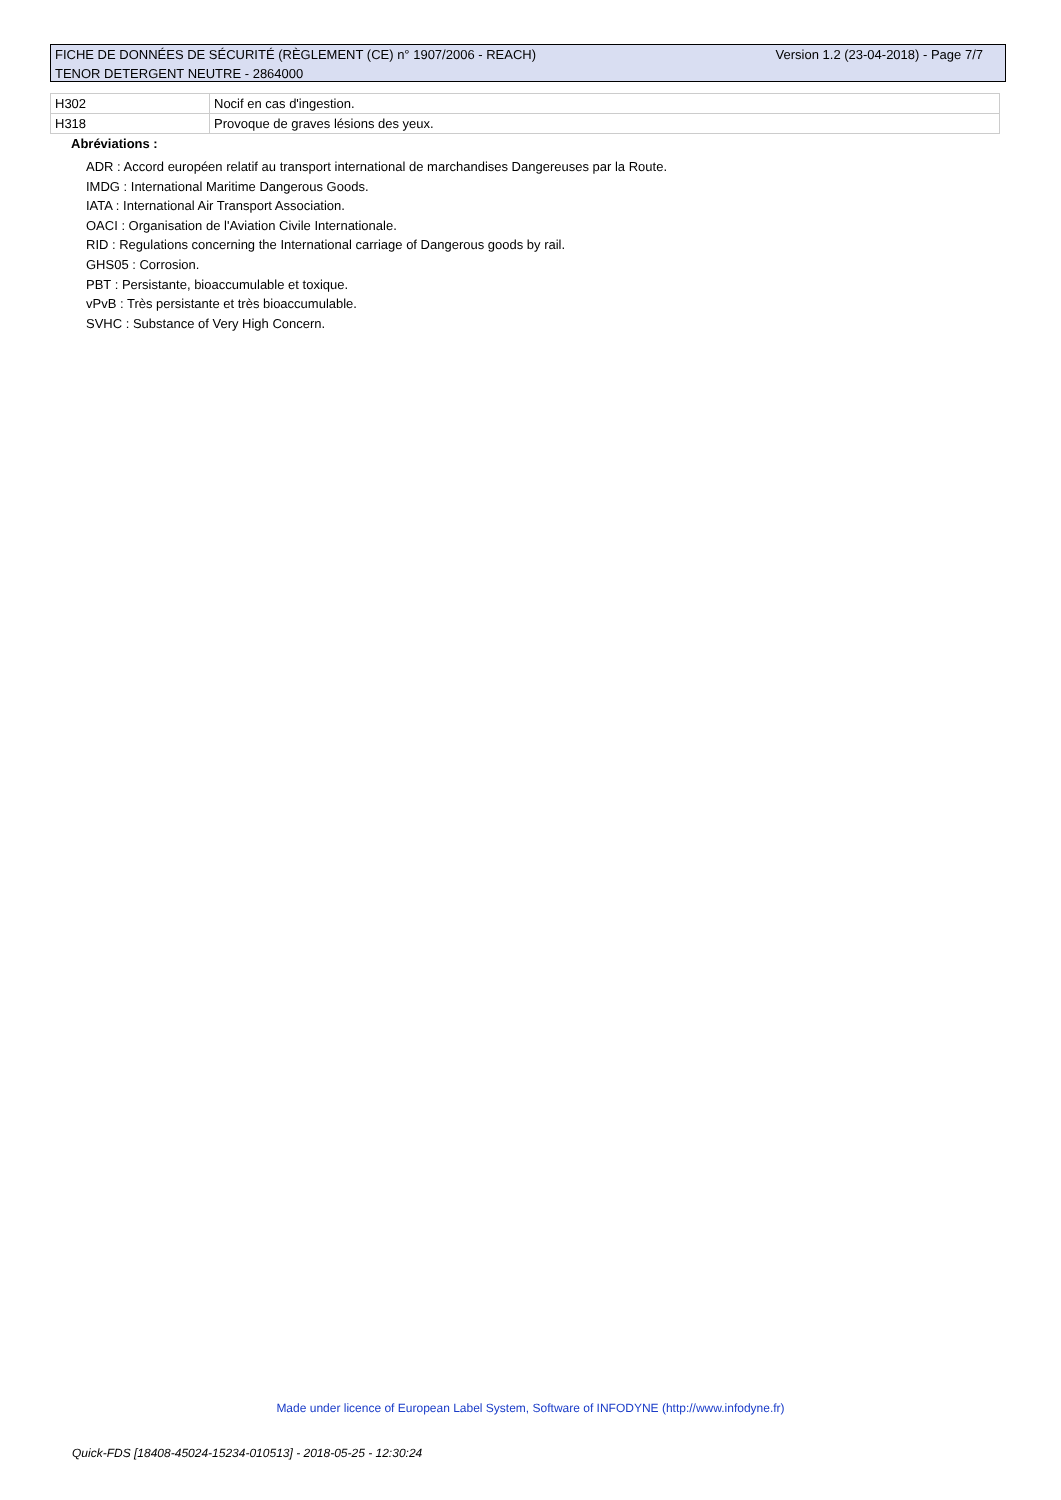FICHE DE DONNÉES DE SÉCURITÉ (RÈGLEMENT (CE) n° 1907/2006 - REACH) Version 1.2 (23-04-2018) - Page 7/7
TENOR DETERGENT NEUTRE - 2864000
| H302 | Nocif en cas d'ingestion. |
| H318 | Provoque de graves lésions des yeux. |
Abréviations :
ADR : Accord européen relatif au transport international de marchandises Dangereuses par la Route.
IMDG : International Maritime Dangerous Goods.
IATA : International Air Transport Association.
OACI : Organisation de l'Aviation Civile Internationale.
RID : Regulations concerning the International carriage of Dangerous goods by rail.
GHS05 : Corrosion.
PBT : Persistante, bioaccumulable et toxique.
vPvB : Très persistante et très bioaccumulable.
SVHC : Substance of Very High Concern.
Made under licence of European Label System, Software of INFODYNE (http://www.infodyne.fr)
Quick-FDS [18408-45024-15234-010513] - 2018-05-25 - 12:30:24